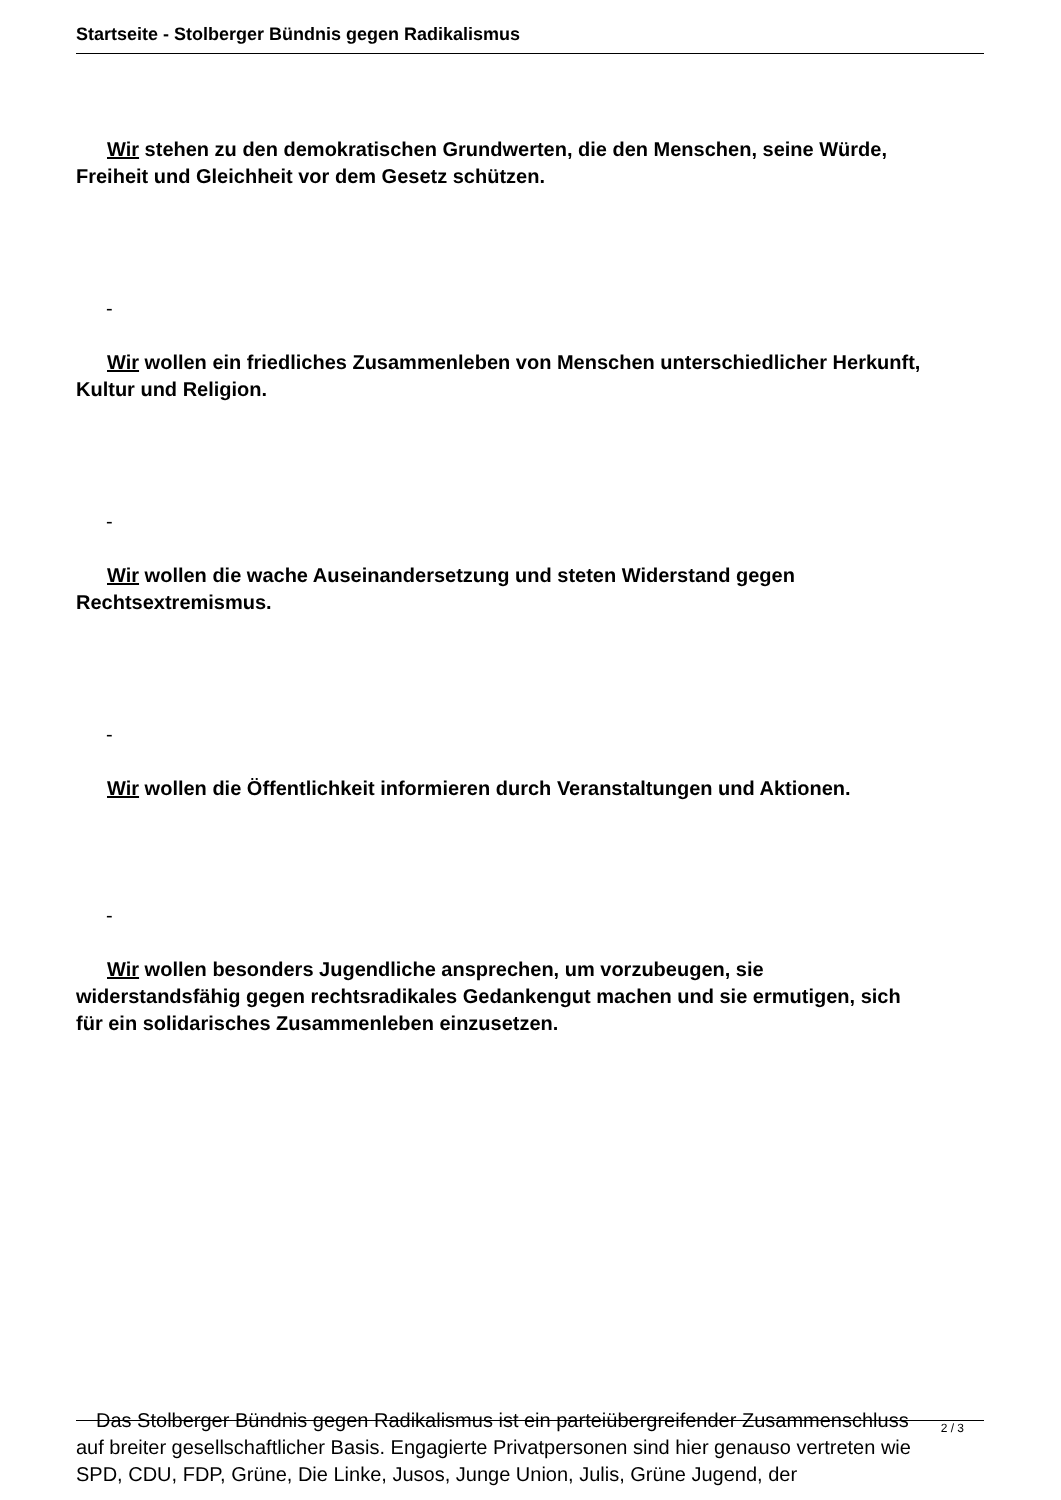Startseite - Stolberger Bündnis gegen Radikalismus
Wir stehen zu den demokratischen Grundwerten, die den Menschen, seine Würde,
Freiheit und Gleichheit vor dem Gesetz schützen.
-
Wir wollen ein friedliches Zusammenleben von Menschen unterschiedlicher Herkunft,
Kultur und Religion.
-
Wir wollen die wache Auseinandersetzung und steten Widerstand gegen
Rechtsextremismus.
-
Wir wollen die Öffentlichkeit informieren durch Veranstaltungen und Aktionen.
-
Wir wollen besonders Jugendliche ansprechen, um vorzubeugen, sie
widerstandsfähig gegen rechtsradikales Gedankengut machen und sie ermutigen, sich
für ein solidarisches Zusammenleben einzusetzen.
Das Stolberger Bündnis gegen Radikalismus ist ein parteiübergreifender Zusammenschluss
auf breiter gesellschaftlicher Basis. Engagierte Privatpersonen sind hier genauso vertreten wie
SPD, CDU, FDP, Grüne, Die Linke, Jusos, Junge Union, Julis, Grüne Jugend, der
2 / 3